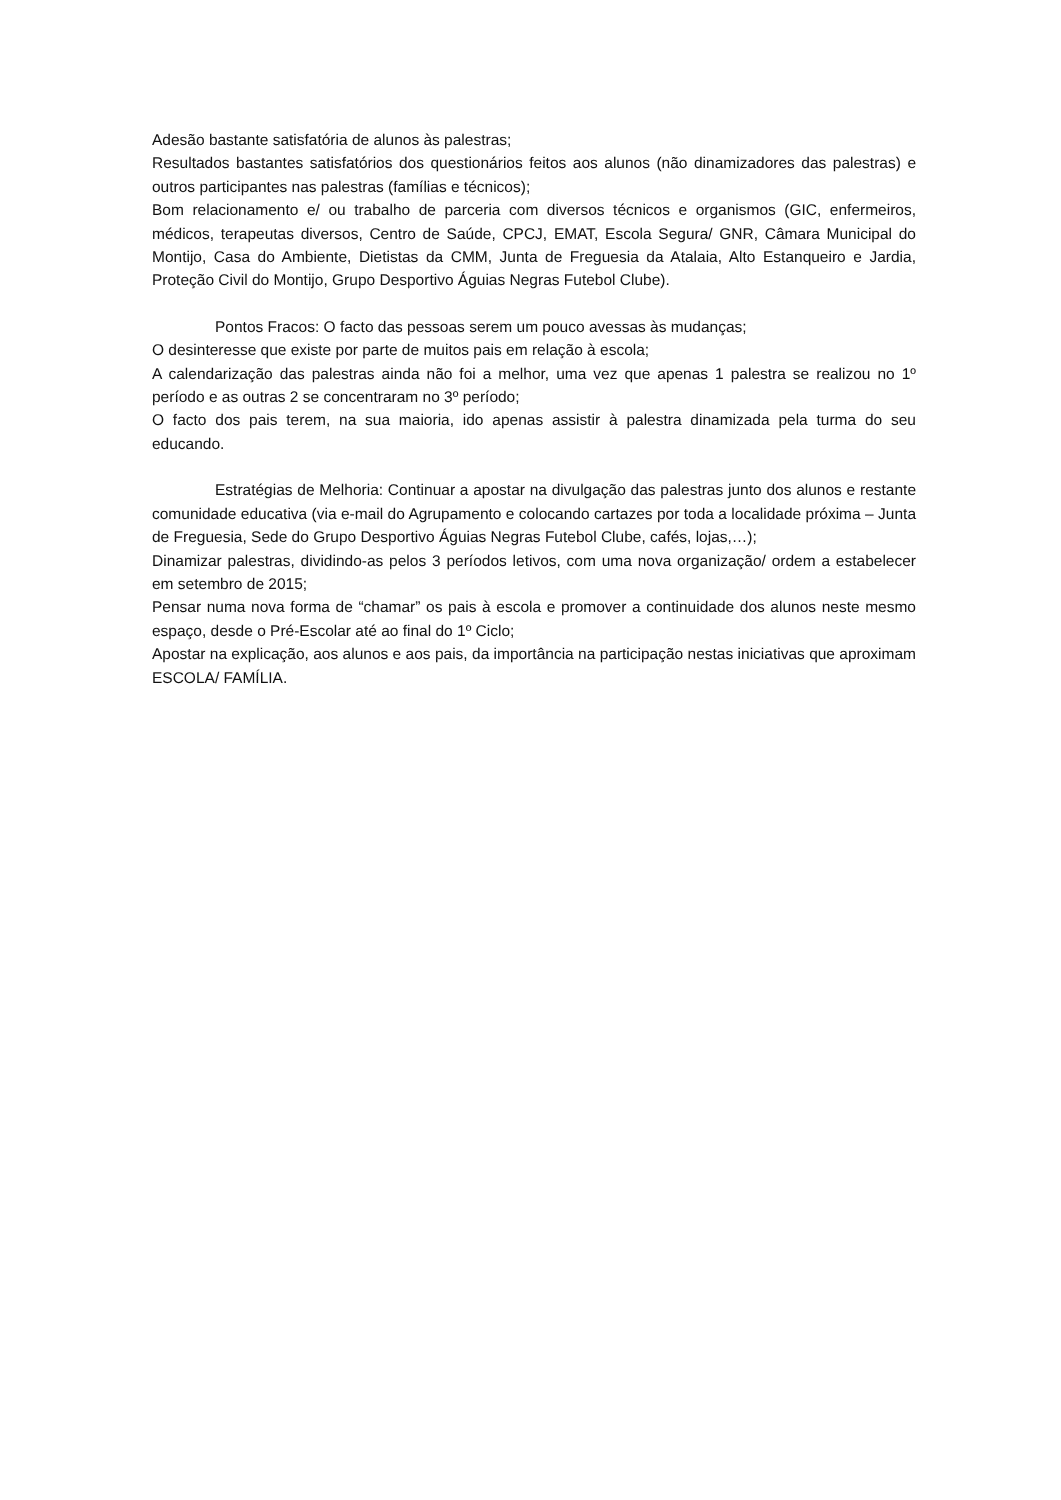Adesão bastante satisfatória de alunos às palestras;
Resultados bastantes satisfatórios dos questionários feitos aos alunos (não dinamizadores das palestras) e outros participantes nas palestras (famílias e técnicos);
Bom relacionamento e/ ou trabalho de parceria com diversos técnicos e organismos (GIC, enfermeiros, médicos, terapeutas diversos, Centro de Saúde, CPCJ, EMAT, Escola Segura/ GNR, Câmara Municipal do Montijo, Casa do Ambiente, Dietistas da CMM, Junta de Freguesia da Atalaia, Alto Estanqueiro e Jardia, Proteção Civil do Montijo, Grupo Desportivo Águias Negras Futebol Clube).
Pontos Fracos: O facto das pessoas serem um pouco avessas às mudanças;
O desinteresse que existe por parte de muitos pais em relação à escola;
A calendarização das palestras ainda não foi a melhor, uma vez que apenas 1 palestra se realizou no 1º período e as outras 2 se concentraram no 3º período;
O facto dos pais terem, na sua maioria, ido apenas assistir à palestra dinamizada pela turma do seu educando.
Estratégias de Melhoria: Continuar a apostar na divulgação das palestras junto dos alunos e restante comunidade educativa (via e-mail do Agrupamento e colocando cartazes por toda a localidade próxima – Junta de Freguesia, Sede do Grupo Desportivo Águias Negras Futebol Clube, cafés, lojas,…);
Dinamizar palestras, dividindo-as pelos 3 períodos letivos, com uma nova organização/ ordem a estabelecer em setembro de 2015;
Pensar numa nova forma de “chamar” os pais à escola e promover a continuidade dos alunos neste mesmo espaço, desde o Pré-Escolar até ao final do 1º Ciclo;
Apostar na explicação, aos alunos e aos pais, da importância na participação nestas iniciativas que aproximam ESCOLA/ FAMÍLIA.